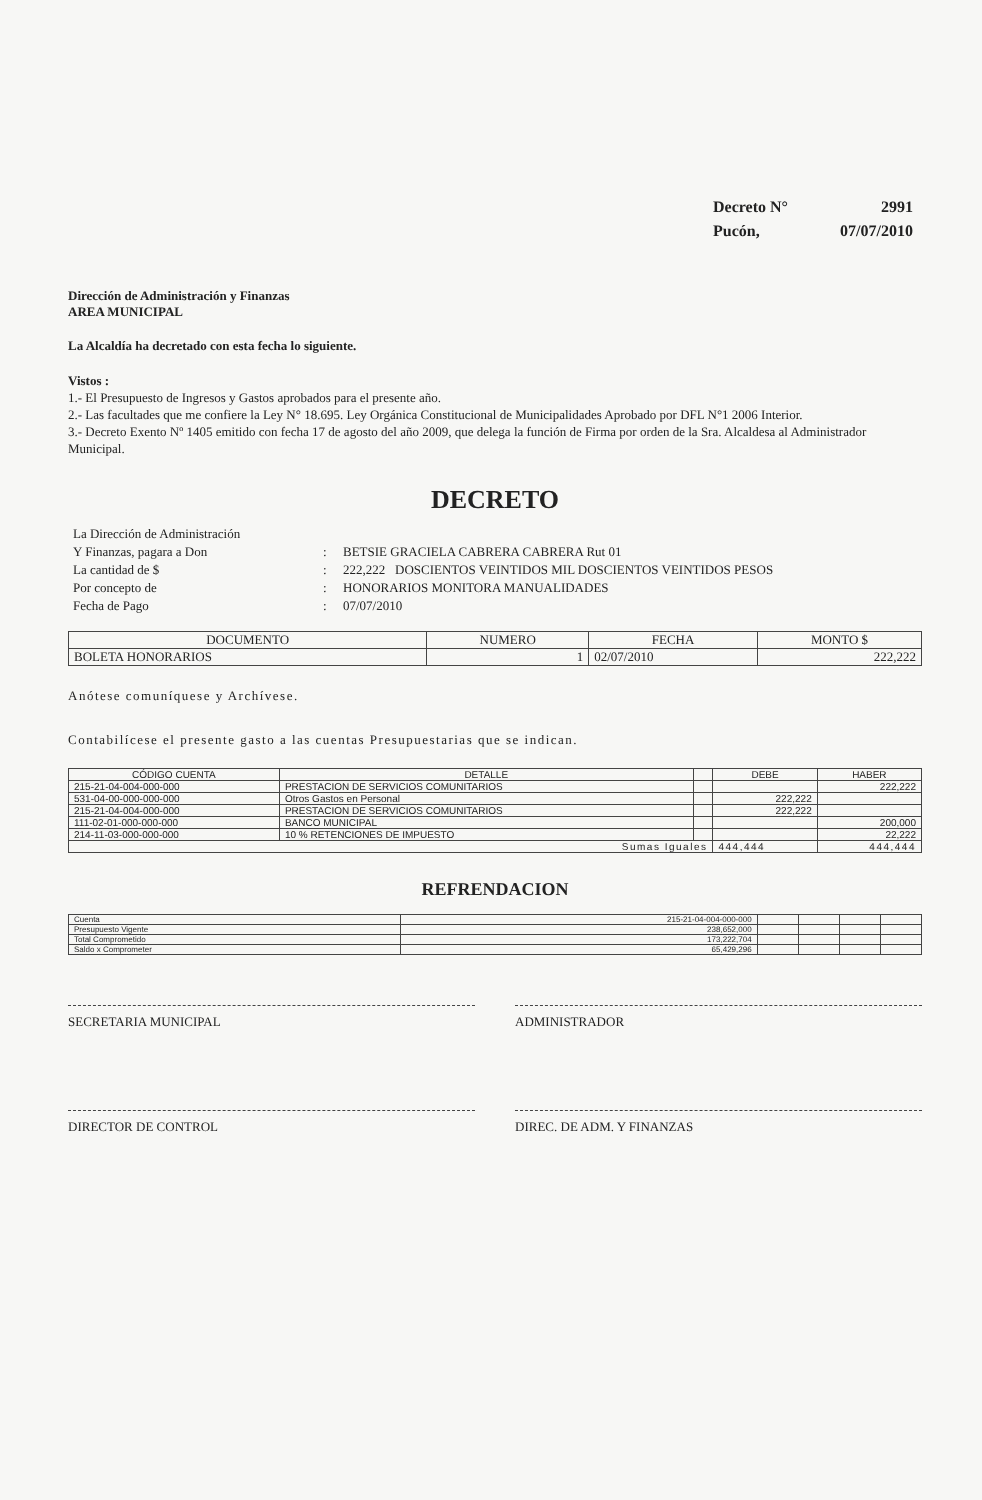Decreto N° 2991
Pucón, 07/07/2010
Dirección de Administración y Finanzas
AREA MUNICIPAL
La Alcaldía ha decretado con esta fecha lo siguiente.
Vistos :
1.- El Presupuesto de Ingresos y Gastos aprobados para el presente año.
2.- Las facultades que me confiere la Ley N° 18.695. Ley Orgánica Constitucional de Municipalidades Aprobado por DFL N°1 2006 Interior.
3.- Decreto Exento Nº 1405 emitido con fecha 17 de agosto del año 2009, que delega la función de Firma por orden de la Sra. Alcaldesa al Administrador Municipal.
DECRETO
La Dirección de Administración Y Finanzas, pagara a Don: BETSIE GRACIELA CABRERA CABRERA Rut 01 La cantidad de $: 222,222 DOSCIENTOS VEINTIDOS MIL DOSCIENTOS VEINTIDOS PESOS Por concepto de: HONORARIOS MONITORA MANUALIDADES Fecha de Pago: 07/07/2010
| DOCUMENTO | NUMERO | FECHA | MONTO $ |
| --- | --- | --- | --- |
| BOLETA HONORARIOS | 1 | 02/07/2010 | 222,222 |
Anótese comuníquese y Archívese.
Contabilícese el presente gasto a las cuentas Presupuestarias que se indican.
| CÓDIGO CUENTA | DETALLE | | DEBE | HABER |
| --- | --- | --- | --- | --- |
| 215-21-04-004-000-000 | PRESTACION DE SERVICIOS COMUNITARIOS | | | 222,222 |
| 531-04-00-000-000-000 | Otros Gastos en Personal | | 222,222 | |
| 215-21-04-004-000-000 | PRESTACION DE SERVICIOS COMUNITARIOS | | 222,222 | |
| 111-02-01-000-000-000 | BANCO MUNICIPAL | | | 200,000 |
| 214-11-03-000-000-000 | 10 % RETENCIONES DE IMPUESTO | | | 22,222 |
| Sumas Iguales | | | 444,444 | 444,444 |
REFRENDACION
| Cuenta | 215-21-04-004-000-000 | | | | |
| Presupuesto Vigente | 238,652,000 | | | | |
| Total Comprometido | 173,222,704 | | | | |
| Saldo x Comprometer | 65,429,296 | | | | |
SECRETARIA MUNICIPAL
ADMINISTRADOR
DIRECTOR DE CONTROL
DIREC. DE ADM. Y FINANZAS